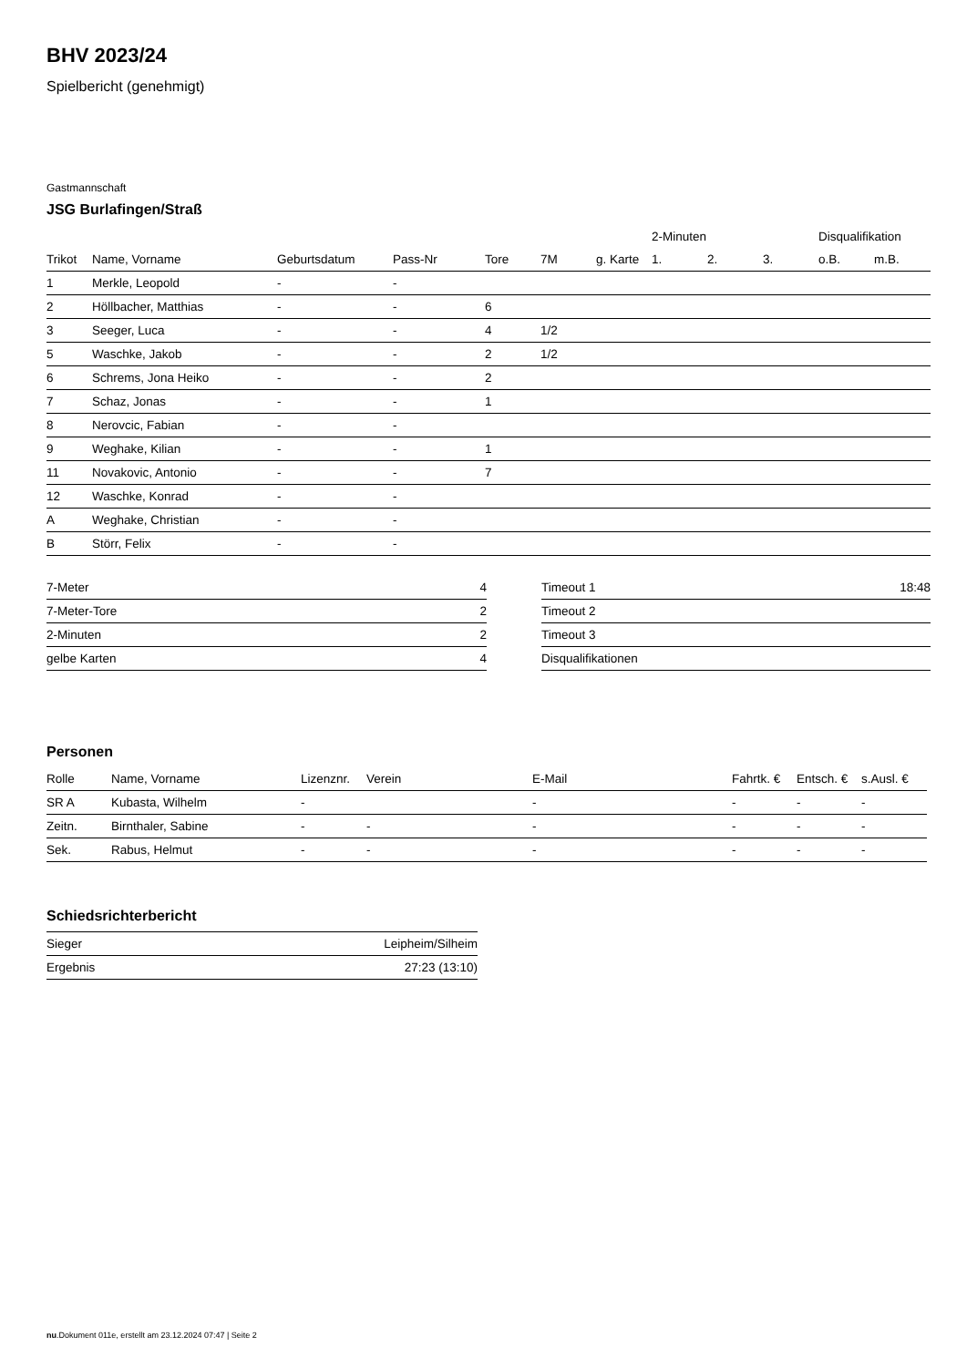BHV 2023/24
Spielbericht (genehmigt)
Gastmannschaft
JSG Burlafingen/Straß
| | | | | | | | 2-Minuten | | | Disqualifikation | |
| --- | --- | --- | --- | --- | --- | --- | --- | --- | --- | --- | --- |
| Trikot | Name, Vorname | Geburtsdatum | Pass-Nr | Tore | 7M | g. Karte | 1. | 2. | 3. | o.B. | m.B. |
| 1 | Merkle, Leopold | - | - | | | | | | | | |
| 2 | Höllbacher, Matthias | - | - | 6 | | | | | | | |
| 3 | Seeger, Luca | - | - | 4 | 1/2 | | | | | | |
| 5 | Waschke, Jakob | - | - | 2 | 1/2 | | | | | | |
| 6 | Schrems, Jona Heiko | - | - | 2 | | | | | | | |
| 7 | Schaz, Jonas | - | - | 1 | | | | | | | |
| 8 | Nerovcic, Fabian | - | - | | | | | | | | |
| 9 | Weghake, Kilian | - | - | 1 | | | | | | | |
| 11 | Novakovic, Antonio | - | - | 7 | | | | | | | |
| 12 | Waschke, Konrad | - | - | | | | | | | | |
| A | Weghake, Christian | - | - | | | | | | | | |
| B | Störr, Felix | - | - | | | | | | | | |
| 7-Meter | 4 |
| 7-Meter-Tore | 2 |
| 2-Minuten | 2 |
| gelbe Karten | 4 |
| Timeout 1 | 18:48 |
| Timeout 2 | |
| Timeout 3 | |
| Disqualifikationen | |
Personen
| Rolle | Name, Vorname | Lizenznr. | Verein | E-Mail | Fahrtk. € | Entsch. € | s.Ausl. € |
| --- | --- | --- | --- | --- | --- | --- | --- |
| SR A | Kubasta, Wilhelm | - | | - | - | - | - |
| Zeitn. | Birnthaler, Sabine | - | - | - | - | - | - |
| Sek. | Rabus, Helmut | - | - | - | - | - | - |
Schiedsrichterbericht
| Sieger | Leipheim/Silheim |
| Ergebnis | 27:23 (13:10) |
nu.Dokument 011e, erstellt am 23.12.2024 07:47 | Seite 2